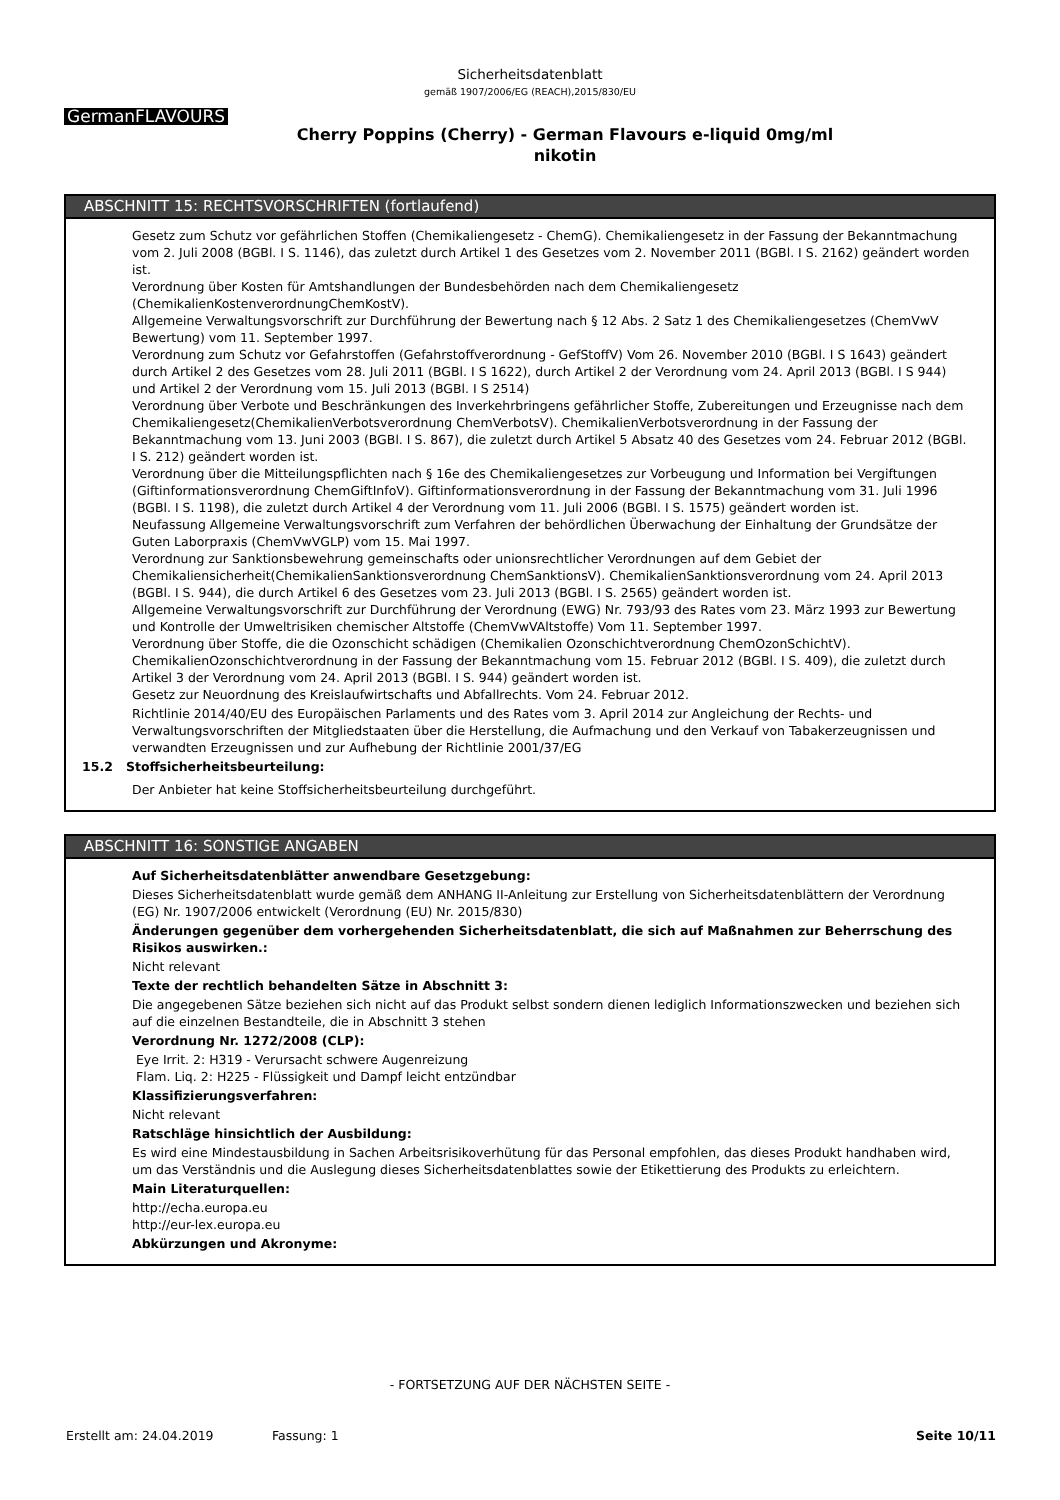Sicherheitsdatenblatt
gemäß 1907/2006/EG (REACH),2015/830/EU
GermanFLAVOURS
Cherry Poppins (Cherry) - German Flavours e-liquid 0mg/ml
nikotin
ABSCHNITT 15: RECHTSVORSCHRIFTEN (fortlaufend)
Gesetz zum Schutz vor gefährlichen Stoffen (Chemikaliengesetz - ChemG). Chemikaliengesetz in der Fassung der Bekanntmachung vom 2. Juli 2008 (BGBl. I S. 1146), das zuletzt durch Artikel 1 des Gesetzes vom 2. November 2011 (BGBl. I S. 2162) geändert worden ist.
Verordnung über Kosten für Amtshandlungen der Bundesbehörden nach dem Chemikaliengesetz (ChemikalienKostenverordnungChemKostV).
Allgemeine Verwaltungsvorschrift zur Durchführung der Bewertung nach § 12 Abs. 2 Satz 1 des Chemikaliengesetzes (ChemVwV Bewertung) vom 11. September 1997.
Verordnung zum Schutz vor Gefahrstoffen (Gefahrstoffverordnung - GefStoffV) Vom 26. November 2010 (BGBl. I S 1643) geändert durch Artikel 2 des Gesetzes vom 28. Juli 2011 (BGBl. I S 1622), durch Artikel 2 der Verordnung vom 24. April 2013 (BGBl. I S 944) und Artikel 2 der Verordnung vom 15. Juli 2013 (BGBl. I S 2514)
Verordnung über Verbote und Beschränkungen des Inverkehrbringens gefährlicher Stoffe, Zubereitungen und Erzeugnisse nach dem Chemikaliengesetz(ChemikalienVerbotsverordnung ChemVerbotsV). ChemikalienVerbotsverordnung in der Fassung der Bekanntmachung vom 13. Juni 2003 (BGBl. I S. 867), die zuletzt durch Artikel 5 Absatz 40 des Gesetzes vom 24. Februar 2012 (BGBl. I S. 212) geändert worden ist.
Verordnung über die Mitteilungspflichten nach § 16e des Chemikaliengesetzes zur Vorbeugung und Information bei Vergiftungen (Giftinformationsverordnung ChemGiftInfoV). Giftinformationsverordnung in der Fassung der Bekanntmachung vom 31. Juli 1996 (BGBl. I S. 1198), die zuletzt durch Artikel 4 der Verordnung vom 11. Juli 2006 (BGBl. I S. 1575) geändert worden ist.
Neufassung Allgemeine Verwaltungsvorschrift zum Verfahren der behördlichen Überwachung der Einhaltung der Grundsätze der Guten Laborpraxis (ChemVwVGLP) vom 15. Mai 1997.
Verordnung zur Sanktionsbewehrung gemeinschafts oder unionsrechtlicher Verordnungen auf dem Gebiet der Chemikaliensicherheit(ChemikalienSanktionsverordnung ChemSanktionsV). ChemikalienSanktionsverordnung vom 24. April 2013 (BGBl. I S. 944), die durch Artikel 6 des Gesetzes vom 23. Juli 2013 (BGBl. I S. 2565) geändert worden ist.
Allgemeine Verwaltungsvorschrift zur Durchführung der Verordnung (EWG) Nr. 793/93 des Rates vom 23. März 1993 zur Bewertung und Kontrolle der Umweltrisiken chemischer Altstoffe (ChemVwVAltstoffe) Vom 11. September 1997.
Verordnung über Stoffe, die die Ozonschicht schädigen (Chemikalien Ozonschichtverordnung ChemOzonSchichtV). ChemikalienOzonschichtverordnung in der Fassung der Bekanntmachung vom 15. Februar 2012 (BGBl. I S. 409), die zuletzt durch Artikel 3 der Verordnung vom 24. April 2013 (BGBl. I S. 944) geändert worden ist.
Gesetz zur Neuordnung des Kreislaufwirtschafts und Abfallrechts. Vom 24. Februar 2012.
Richtlinie 2014/40/EU des Europäischen Parlaments und des Rates vom 3. April 2014 zur Angleichung der Rechts- und Verwaltungsvorschriften der Mitgliedstaaten über die Herstellung, die Aufmachung und den Verkauf von Tabakerzeugnissen und verwandten Erzeugnissen und zur Aufhebung der Richtlinie 2001/37/EG
15.2 Stoffsicherheitsbeurteilung:
Der Anbieter hat keine Stoffsicherheitsbeurteilung durchgeführt.
ABSCHNITT 16: SONSTIGE ANGABEN
Auf Sicherheitsdatenblätter anwendbare Gesetzgebung:
Dieses Sicherheitsdatenblatt wurde gemäß dem ANHANG II-Anleitung zur Erstellung von Sicherheitsdatenblättern der Verordnung (EG) Nr. 1907/2006 entwickelt (Verordnung (EU) Nr. 2015/830)
Änderungen gegenüber dem vorhergehenden Sicherheitsdatenblatt, die sich auf Maßnahmen zur Beherrschung des Risikos auswirken.:
Nicht relevant
Texte der rechtlich behandelten Sätze in Abschnitt 3:
Die angegebenen Sätze beziehen sich nicht auf das Produkt selbst sondern dienen lediglich Informationszwecken und beziehen sich auf die einzelnen Bestandteile, die in Abschnitt 3 stehen
Verordnung Nr. 1272/2008 (CLP):
Eye Irrit. 2: H319 - Verursacht schwere Augenreizung
Flam. Liq. 2: H225 - Flüssigkeit und Dampf leicht entzündbar
Klassifizierungsverfahren:
Nicht relevant
Ratschläge hinsichtlich der Ausbildung:
Es wird eine Mindestausbildung in Sachen Arbeitsrisikoverhütung für das Personal empfohlen, das dieses Produkt handhaben wird, um das Verständnis und die Auslegung dieses Sicherheitsdatenblattes sowie der Etikettierung des Produkts zu erleichtern.
Main Literaturquellen:
http://echa.europa.eu
http://eur-lex.europa.eu
Abkürzungen und Akronyme:
- FORTSETZUNG AUF DER NÄCHSTEN SEITE -
Erstellt am: 24.04.2019 Fassung: 1 Seite 10/11